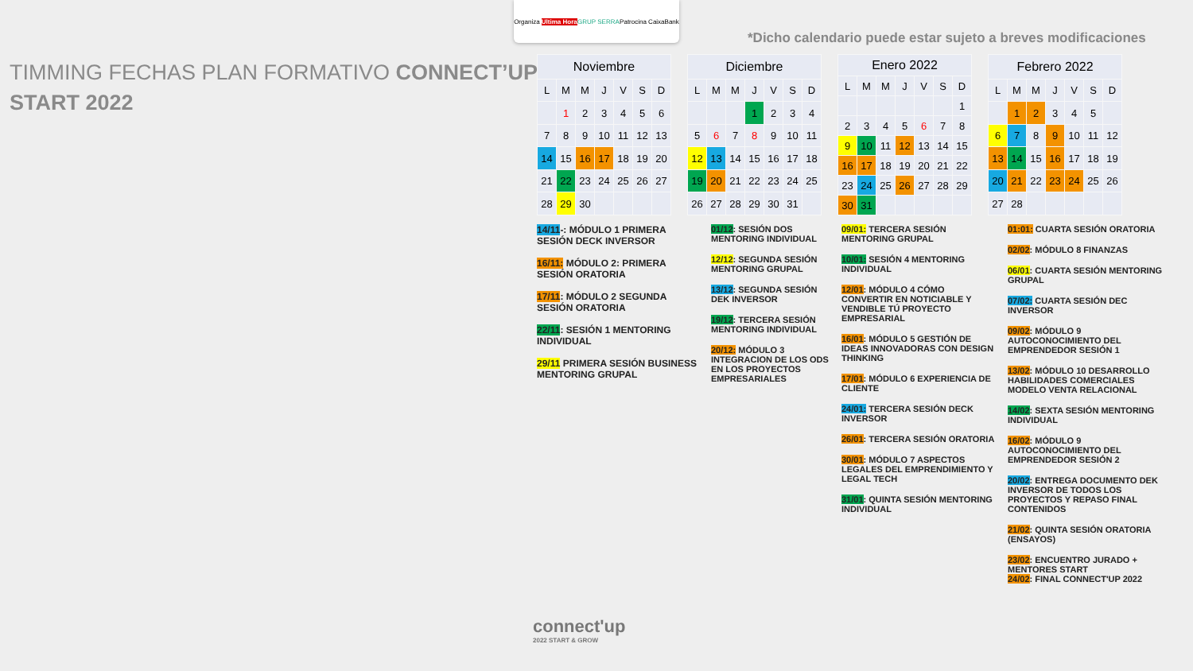Organiza Ultima Hora GRUP SERRA Patrocina CaixaBank
TIMMING FECHAS PLAN FORMATIVO CONNECT’UP
START 2022
*Dicho calendario puede estar sujeto a breves modificaciones
| Noviembre | | | | | | |
| --- | --- | --- | --- | --- | --- | --- |
| L | M | M | J | V | S | D |
| | 1 | 2 | 3 | 4 | 5 | 6 |
| 7 | 8 | 9 | 10 | 11 | 12 | 13 |
| 14 | 15 | 16 | 17 | 18 | 19 | 20 |
| 21 | 22 | 23 | 24 | 25 | 26 | 27 |
| 28 | 29 | 30 | | | | |
| Diciembre | | | | | | |
| --- | --- | --- | --- | --- | --- | --- |
| L | M | M | J | V | S | D |
| | | | 1 | 2 | 3 | 4 |
| 5 | 6 | 7 | 8 | 9 | 10 | 11 |
| 12 | 13 | 14 | 15 | 16 | 17 | 18 |
| 19 | 20 | 21 | 22 | 23 | 24 | 25 |
| 26 | 27 | 28 | 29 | 30 | 31 | |
| Enero 2022 | | | | | | |
| --- | --- | --- | --- | --- | --- | --- |
| L | M | M | J | V | S | D |
| | | | | | | 1 |
| 2 | 3 | 4 | 5 | 6 | 7 | 8 |
| 9 | 10 | 11 | 12 | 13 | 14 | 15 |
| 16 | 17 | 18 | 19 | 20 | 21 | 22 |
| 23 | 24 | 25 | 26 | 27 | 28 | 29 |
| 30 | 31 | | | | | |
| Febrero 2022 | | | | | | |
| --- | --- | --- | --- | --- | --- | --- |
| L | M | M | J | V | S | D |
| | 1 | 2 | 3 | 4 | 5 | |
| 6 | 7 | 8 | 9 | 10 | 11 | 12 |
| 13 | 14 | 15 | 16 | 17 | 18 | 19 |
| 20 | 21 | 22 | 23 | 24 | 25 | 26 |
| 27 | 28 | | | | | |
14/11-: MÓDULO 1 PRIMERA SESIÓN DECK INVERSOR
16/11: MÓDULO 2: PRIMERA SESIÓN ORATORIA
17/11: MÓDULO 2 SEGUNDA SESIÓN ORATORIA
22/11: SESIÓN 1 MENTORING INDIVIDUAL
29/11 PRIMERA SESIÓN BUSINESS MENTORING GRUPAL
01/12: SESIÓN DOS MENTORING INDIVIDUAL
12/12: SEGUNDA SESIÓN MENTORING GRUPAL
13/12: SEGUNDA SESIÓN DEK INVERSOR
19/12: TERCERA SESIÓN MENTORING INDIVIDUAL
20/12: MÓDULO 3 INTEGRACION DE LOS ODS EN LOS PROYECTOS EMPRESARIALES
09/01: TERCERA SESIÓN MENTORING GRUPAL
10/01: SESIÓN 4 MENTORING INDIVIDUAL
12/01: MÓDULO 4 CÓMO CONVERTIR EN NOTICIABLE Y VENDIBLE TÚ PROYECTO EMPRESARIAL
16/01: MÓDULO 5 GESTIÓN DE IDEAS INNOVADORAS CON DESIGN THINKING
17/01: MÓDULO 6 EXPERIENCIA DE CLIENTE
24/01: TERCERA SESIÓN DECK INVERSOR
26/01: TERCERA SESIÓN ORATORIA
30/01: MÓDULO 7 ASPECTOS LEGALES DEL EMPRENDIMIENTO Y LEGAL TECH
31/01: QUINTA SESIÓN MENTORING INDIVIDUAL
01:01: CUARTA SESIÓN ORATORIA
02/02: MÓDULO 8 FINANZAS
06/01: CUARTA SESIÓN MENTORING GRUPAL
07/02: CUARTA SESIÓN DEC INVERSOR
09/02: MÓDULO 9 AUTOCONOCIMIENTO DEL EMPRENDEDOR SESIÓN 1
13/02: MÓDULO 10 DESARROLLO HABILIDADES COMERCIALES MODELO VENTA RELACIONAL
14/02: SEXTA SESIÓN MENTORING INDIVIDUAL
16/02: MÓDULO 9 AUTOCONOCIMIENTO DEL EMPRENDEDOR SESIÓN 2
20/02: ENTREGA DOCUMENTO DEK INVERSOR DE TODOS LOS PROYECTOS Y REPASO FINAL CONTENIDOS
21/02: QUINTA SESIÓN ORATORIA (ENSAYOS)
23/02: ENCUENTRO JURADO + MENTORES START
24/02: FINAL CONNECT'UP 2022
connect'up
2022 START & GROW